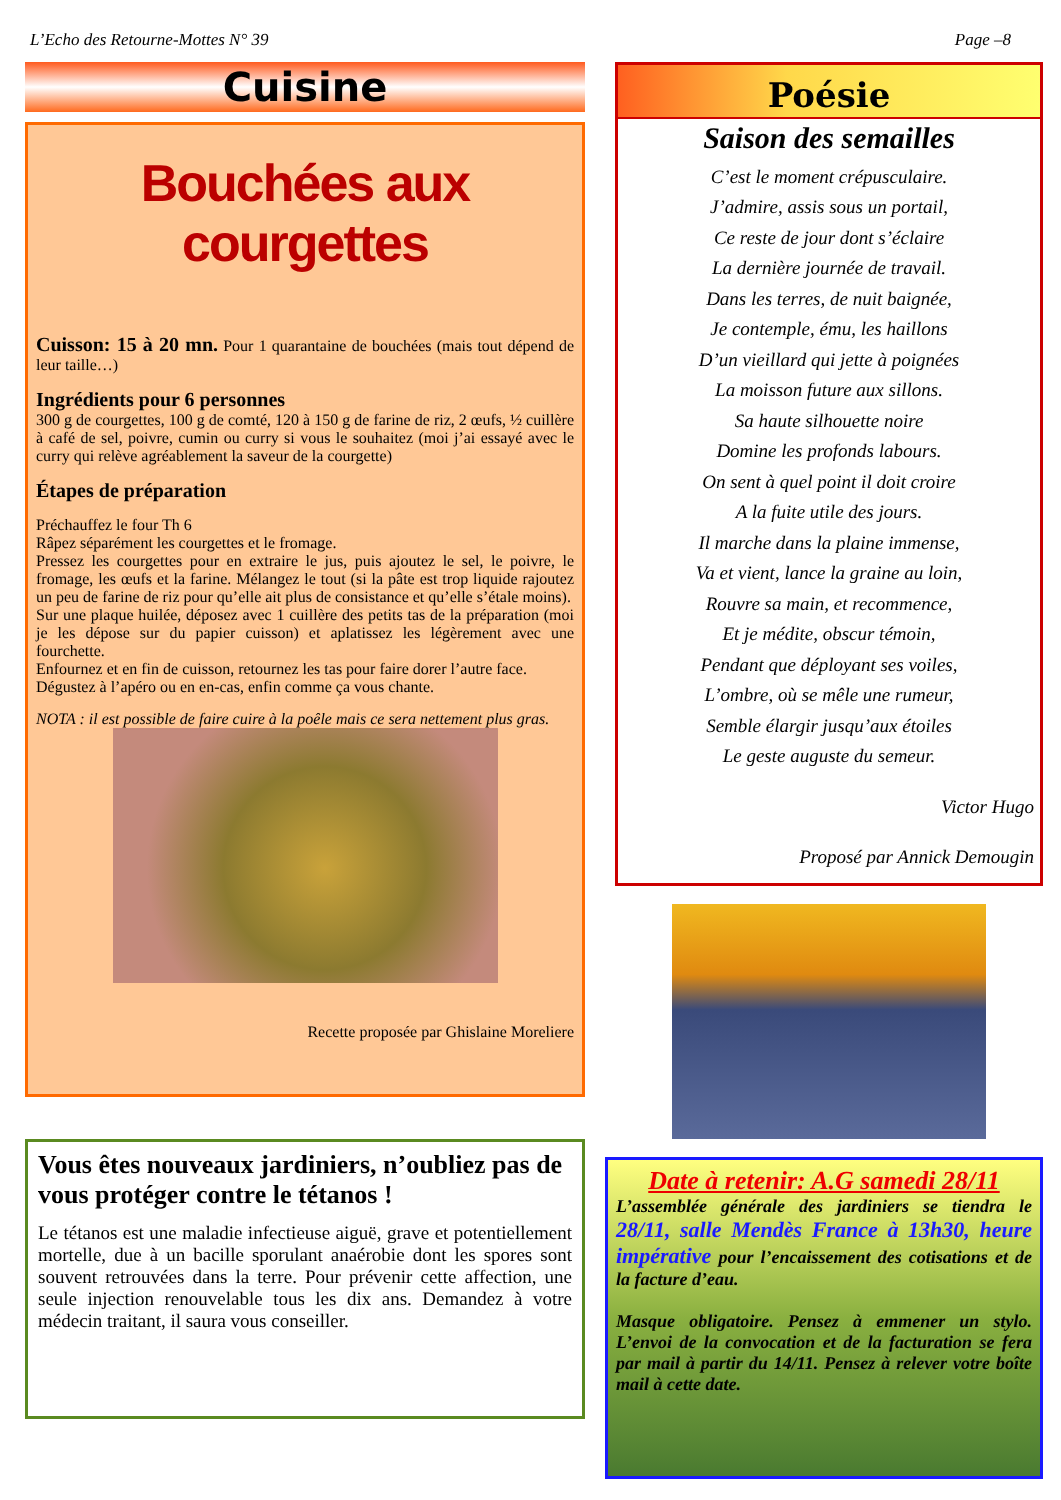L’Echo des Retourne-Mottes N° 39 Page –8
Cuisine
Bouchées aux courgettes
Cuisson: 15 à 20 mn. Pour 1 quarantaine de bouchées (mais tout dépend de leur taille…)
Ingrédients pour 6 personnes
300 g de courgettes, 100 g de comté, 120 à 150 g de farine de riz, 2 œufs, ½ cuillère à café de sel, poivre, cumin ou curry si vous le souhaitez (moi j’ai essayé avec le curry qui relève agréablement la saveur de la courgette)
Étapes de préparation
Préchauffez le four Th 6
Râpez séparément les courgettes et le fromage.
Pressez les courgettes pour en extraire le jus, puis ajoutez le sel, le poivre, le fromage, les œufs et la farine. Mélangez le tout (si la pâte est trop liquide rajoutez un peu de farine de riz pour qu’elle ait plus de consistance et qu’elle s’étale moins).
Sur une plaque huilée, déposez avec 1 cuillère des petits tas de la préparation (moi je les dépose sur du papier cuisson) et aplatissez les légèrement avec une fourchette.
Enfournez et en fin de cuisson, retournez les tas pour faire dorer l’autre face.
Dégustez à l’apéro ou en en-cas, enfin comme ça vous chante.
NOTA : il est possible de faire cuire à la poêle mais ce sera nettement plus gras.
Recette proposée par Ghislaine Moreliere
Vous êtes nouveaux jardiniers, n’oubliez pas de vous protéger contre le tétanos !
Le tétanos est une maladie infectieuse aiguë, grave et potentiellement mortelle, due à un bacille sporulant anaérobie dont les spores sont souvent retrouvées dans la terre. Pour prévenir cette affection, une seule injection renouvelable tous les dix ans. Demandez à votre médecin traitant, il saura vous conseiller.
Poésie
Saison des semailles
C’est le moment crépusculaire.
J’admire, assis sous un portail,
Ce reste de jour dont s’éclaire
La dernière journée de travail.
Dans les terres, de nuit baignée,
Je contemple, ému, les haillons
D’un vieillard qui jette à poignées
La moisson future aux sillons.
Sa haute silhouette noire
Domine les profonds labours.
On sent à quel point il doit croire
A la fuite utile des jours.
Il marche dans la plaine immense,
Va et vient, lance la graine au loin,
Rouvre sa main, et recommence,
Et je médite, obscur témoin,
Pendant que déployant ses voiles,
L’ombre, où se mêle une rumeur,
Semble élargir jusqu’aux étoiles
Le geste auguste du semeur.
Victor Hugo
Proposé par Annick Demougin
Date à retenir: A.G samedi 28/11
L’assemblée générale des jardiniers se tiendra le 28/11, salle Mendès France à 13h30, heure impérative pour l’encaissement des cotisations et de la facture d’eau.
Masque obligatoire. Pensez à emmener un stylo. L’envoi de la convocation et de la facturation se fera par mail à partir du 14/11. Pensez à relever votre boîte mail à cette date.